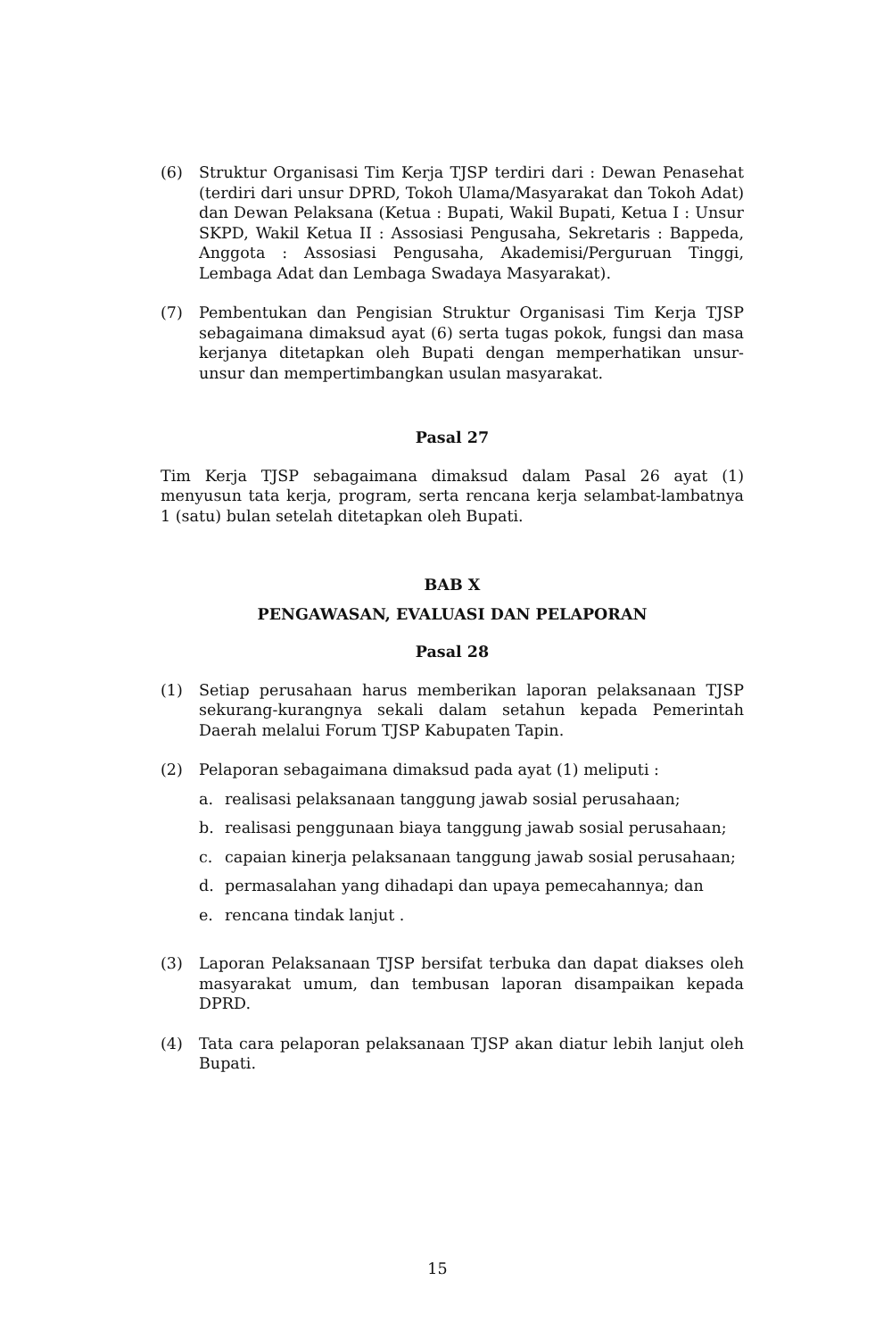(6) Struktur Organisasi Tim Kerja TJSP terdiri dari : Dewan Penasehat (terdiri dari unsur DPRD, Tokoh Ulama/Masyarakat dan Tokoh Adat) dan Dewan Pelaksana (Ketua : Bupati, Wakil Bupati, Ketua I : Unsur SKPD, Wakil Ketua II : Assosiasi Pengusaha, Sekretaris : Bappeda, Anggota : Assosiasi Pengusaha, Akademisi/Perguruan Tinggi, Lembaga Adat dan Lembaga Swadaya Masyarakat).
(7) Pembentukan dan Pengisian Struktur Organisasi Tim Kerja TJSP sebagaimana dimaksud ayat (6) serta tugas pokok, fungsi dan masa kerjanya ditetapkan oleh Bupati dengan memperhatikan unsur-unsur dan mempertimbangkan usulan masyarakat.
Pasal 27
Tim Kerja TJSP sebagaimana dimaksud dalam Pasal 26 ayat (1) menyusun tata kerja, program, serta rencana kerja selambat-lambatnya 1 (satu) bulan setelah ditetapkan oleh Bupati.
BAB X
PENGAWASAN, EVALUASI DAN PELAPORAN
Pasal 28
(1) Setiap perusahaan harus memberikan laporan pelaksanaan TJSP sekurang-kurangnya sekali dalam setahun kepada Pemerintah Daerah melalui Forum TJSP Kabupaten Tapin.
(2) Pelaporan sebagaimana dimaksud pada ayat (1) meliputi :
a. realisasi pelaksanaan tanggung jawab sosial perusahaan;
b. realisasi penggunaan biaya tanggung jawab sosial perusahaan;
c. capaian kinerja pelaksanaan tanggung jawab sosial perusahaan;
d. permasalahan yang dihadapi dan upaya pemecahannya; dan
e. rencana tindak lanjut .
(3) Laporan Pelaksanaan TJSP bersifat terbuka dan dapat diakses oleh masyarakat umum, dan tembusan laporan disampaikan kepada DPRD.
(4) Tata cara pelaporan pelaksanaan TJSP akan diatur lebih lanjut oleh Bupati.
15